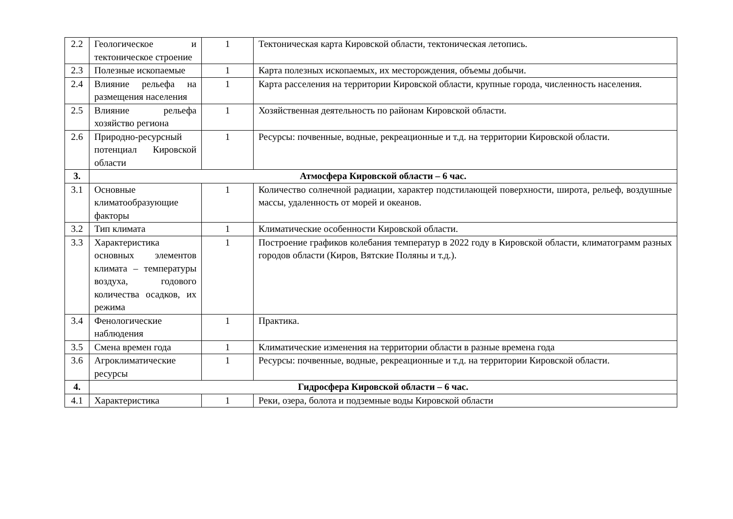| 2.2 | Геологическое и тектоническое строение | 1 | Тектоническая карта Кировской области, тектоническая летопись. |
| 2.3 | Полезные ископаемые | 1 | Карта полезных ископаемых, их месторождения, объемы добычи. |
| 2.4 | Влияние рельефа на размещения населения | 1 | Карта расселения на территории Кировской области, крупные города, численность населения. |
| 2.5 | Влияние рельефа хозяйство региона | 1 | Хозяйственная деятельность по районам Кировской области. |
| 2.6 | Природно-ресурсный потенциал Кировской области | 1 | Ресурсы: почвенные, водные, рекреационные и т.д. на территории Кировской области. |
| 3. | Атмосфера Кировской области – 6 час. | | |
| 3.1 | Основные климатообразующие факторы | 1 | Количество солнечной радиации, характер подстилающей поверхности, широта, рельеф, воздушные массы, удаленность от морей и океанов. |
| 3.2 | Тип климата | 1 | Климатические особенности Кировской области. |
| 3.3 | Характеристика основных элементов климата – температуры воздуха, годового количества осадков, их режима | 1 | Построение графиков колебания температур в 2022 году в Кировской области, климатограмм разных городов области (Киров, Вятские Поляны и т.д.). |
| 3.4 | Фенологические наблюдения | 1 | Практика. |
| 3.5 | Смена времен года | 1 | Климатические изменения на территории области в разные времена года |
| 3.6 | Агроклиматические ресурсы | 1 | Ресурсы: почвенные, водные, рекреационные и т.д. на территории Кировской области. |
| 4. | Гидросфера Кировской области – 6 час. | | |
| 4.1 | Характеристика | 1 | Реки, озера, болота и подземные воды Кировской области |